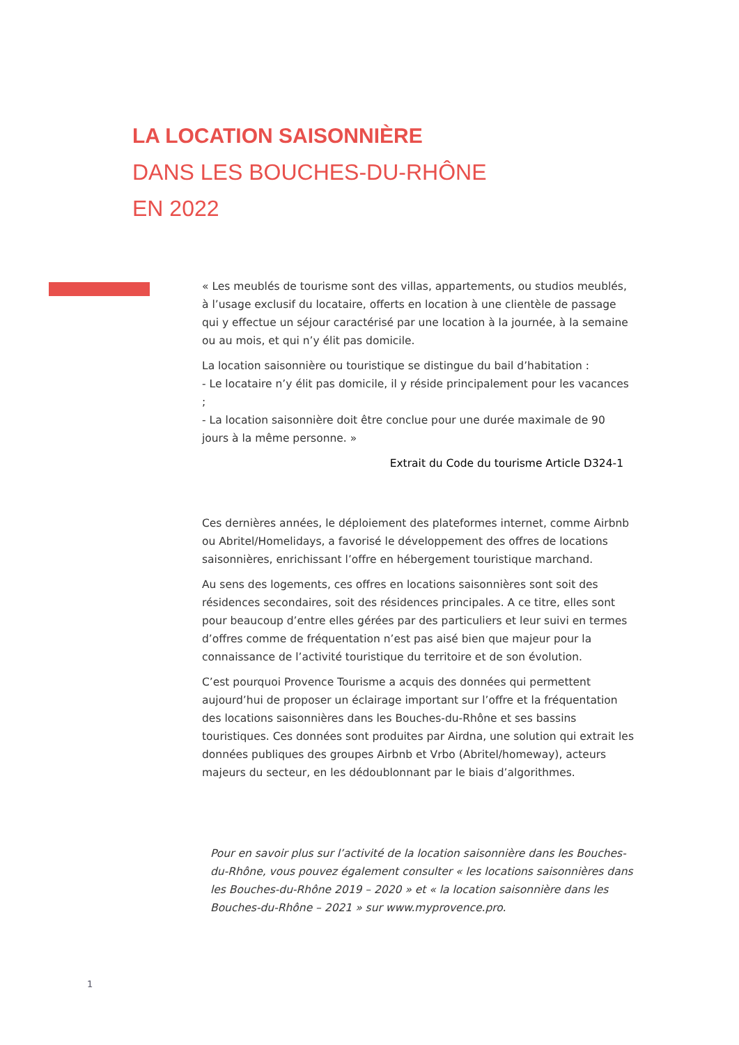LA LOCATION SAISONNIÈRE
DANS LES BOUCHES-DU-RHÔNE
EN 2022
« Les meublés de tourisme sont des villas, appartements, ou studios meublés, à l’usage exclusif du locataire, offerts en location à une clientèle de passage qui y effectue un séjour caractérisé par une location à la journée, à la semaine ou au mois, et qui n’y élit pas domicile.
La location saisonnière ou touristique se distingue du bail d’habitation :
- Le locataire n’y élit pas domicile, il y réside principalement pour les vacances ;
- La location saisonnière doit être conclue pour une durée maximale de 90 jours à la même personne. »
Extrait du Code du tourisme Article D324-1
Ces dernières années, le déploiement des plateformes internet, comme Airbnb ou Abritel/Homelidays, a favorisé le développement des offres de locations saisonnières, enrichissant l’offre en hébergement touristique marchand.
Au sens des logements, ces offres en locations saisonnières sont soit des résidences secondaires, soit des résidences principales. A ce titre, elles sont pour beaucoup d’entre elles gérées par des particuliers et leur suivi en termes d’offres comme de fréquentation n’est pas aisé bien que majeur pour la connaissance de l’activité touristique du territoire et de son évolution.
C’est pourquoi Provence Tourisme a acquis des données qui permettent aujourd’hui de proposer un éclairage important sur l’offre et la fréquentation des locations saisonnières dans les Bouches-du-Rhône et ses bassins touristiques. Ces données sont produites par Airdna, une solution qui extrait les données publiques des groupes Airbnb et Vrbo (Abritel/homeway), acteurs majeurs du secteur, en les dédoublonnant par le biais d’algorithmes.
Pour en savoir plus sur l’activité de la location saisonnière dans les Bouches-du-Rhône, vous pouvez également consulter « les locations saisonnières dans les Bouches-du-Rhône 2019 – 2020 » et « la location saisonnière dans les Bouches-du-Rhône – 2021 » sur www.myprovence.pro.
1